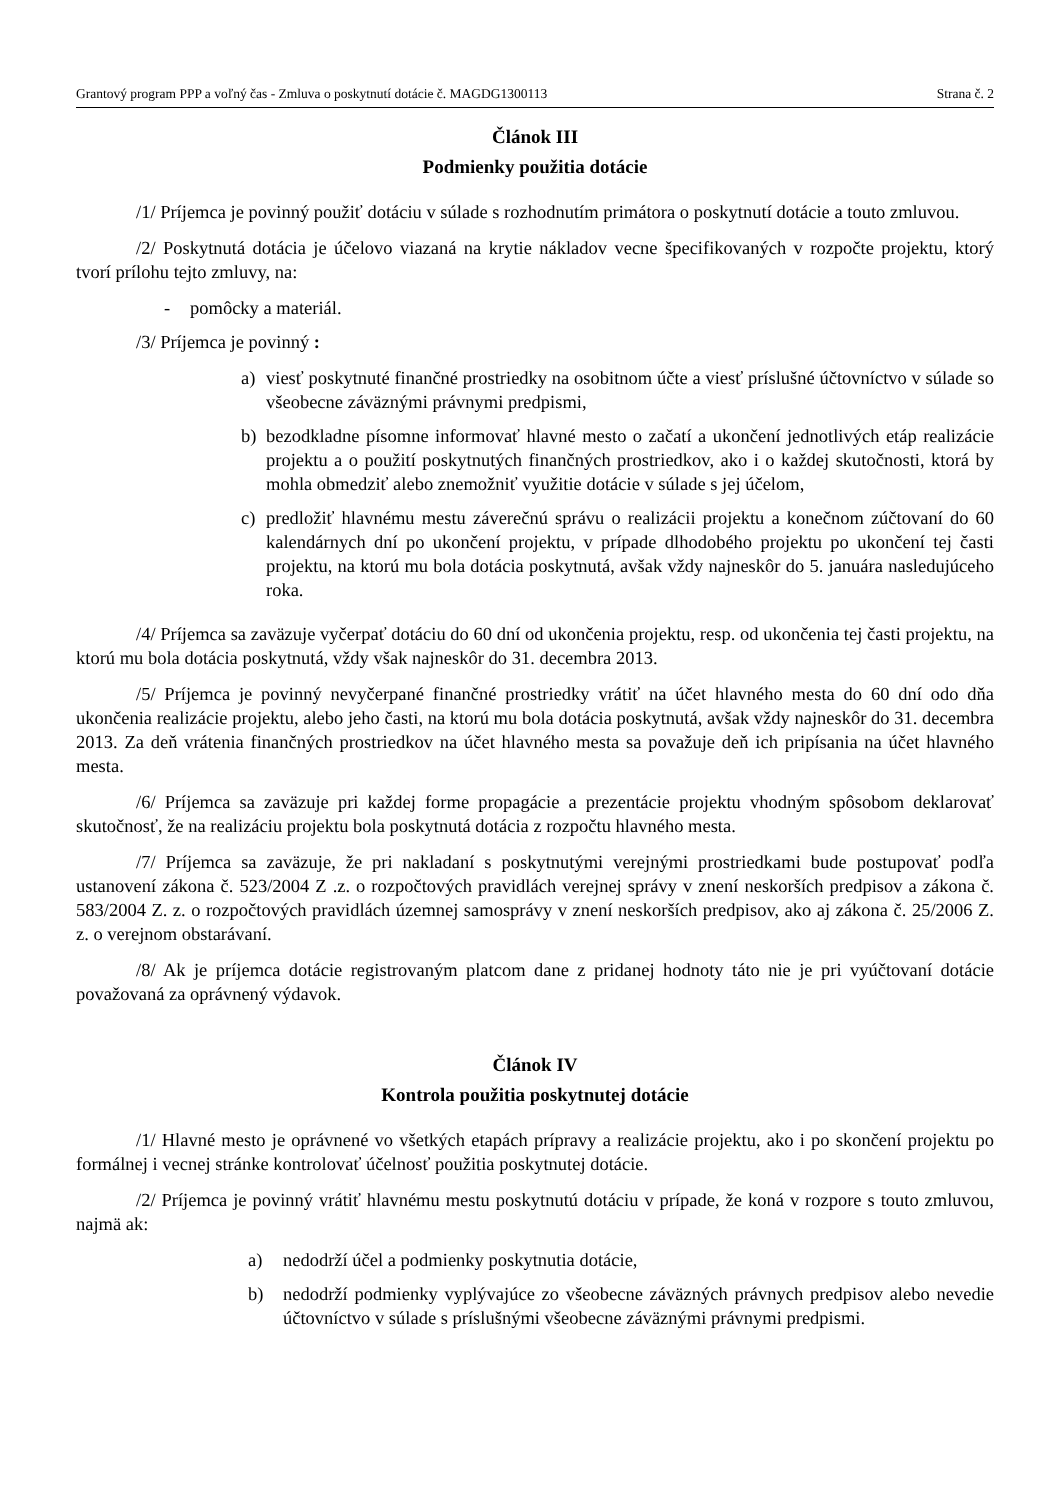Grantový program PPP a voľný čas - Zmluva o poskytnutí dotácie č. MAGDG1300113 Strana č. 2
Článok III
Podmienky použitia dotácie
/1/ Príjemca je povinný použiť dotáciu v súlade s rozhodnutím primátora o poskytnutí dotácie a touto zmluvou.
/2/ Poskytnutá dotácia je účelovo viazaná na krytie nákladov vecne špecifikovaných v rozpočte projektu, ktorý tvorí prílohu tejto zmluvy, na:
- pomôcky a materiál.
/3/ Príjemca je povinný :
a) viesť poskytnuté finančné prostriedky na osobitnom účte a viesť príslušné účtovníctvo v súlade so všeobecne záväznými právnymi predpismi,
b) bezodkladne písomne informovať hlavné mesto o začatí a ukončení jednotlivých etáp realizácie projektu a o použití poskytnutých finančných prostriedkov, ako i o každej skutočnosti, ktorá by mohla obmedziť alebo znemožniť využitie dotácie v súlade s jej účelom,
c) predložiť hlavnému mestu záverečnú správu o realizácii projektu a konečnom zúčtovaní do 60 kalendárnych dní po ukončení projektu, v prípade dlhodobého projektu po ukončení tej časti projektu, na ktorú mu bola dotácia poskytnutá, avšak vždy najneskôr do 5. januára nasledujúceho roka.
/4/ Príjemca sa zaväzuje vyčerpať dotáciu do 60 dní od ukončenia projektu, resp. od ukončenia tej časti projektu, na ktorú mu bola dotácia poskytnutá, vždy však najneskôr do 31. decembra 2013.
/5/ Príjemca je povinný nevyčerpané finančné prostriedky vrátiť na účet hlavného mesta do 60 dní odo dňa ukončenia realizácie projektu, alebo jeho časti, na ktorú mu bola dotácia poskytnutá, avšak vždy najneskôr do 31. decembra 2013. Za deň vrátenia finančných prostriedkov na účet hlavného mesta sa považuje deň ich pripísania na účet hlavného mesta.
/6/ Príjemca sa zaväzuje pri každej forme propagácie a prezentácie projektu vhodným spôsobom deklarovať skutočnosť, že na realizáciu projektu bola poskytnutá dotácia z rozpočtu hlavného mesta.
/7/ Príjemca sa zaväzuje, že pri nakladaní s poskytnutými verejnými prostriedkami bude postupovať podľa ustanovení zákona č. 523/2004 Z .z. o rozpočtových pravidlách verejnej správy v znení neskorších predpisov a zákona č. 583/2004 Z. z. o rozpočtových pravidlách územnej samosprávy v znení neskorších predpisov, ako aj zákona č. 25/2006 Z. z. o verejnom obstarávaní.
/8/ Ak je príjemca dotácie registrovaným platcom dane z pridanej hodnoty táto nie je pri vyúčtovaní dotácie považovaná za oprávnený výdavok.
Článok IV
Kontrola použitia poskytnutej dotácie
/1/ Hlavné mesto je oprávnené vo všetkých etapách prípravy a realizácie projektu, ako i po skončení projektu po formálnej i vecnej stránke kontrolovať účelnosť použitia poskytnutej dotácie.
/2/ Príjemca je povinný vrátiť hlavnému mestu poskytnutú dotáciu v prípade, že koná v rozpore s touto zmluvou, najmä ak:
a) nedodrží účel a podmienky poskytnutia dotácie,
b) nedodrží podmienky vyplývajúce zo všeobecne záväzných právnych predpisov alebo nevedie účtovníctvo v súlade s príslušnými všeobecne záväznými právnymi predpismi.